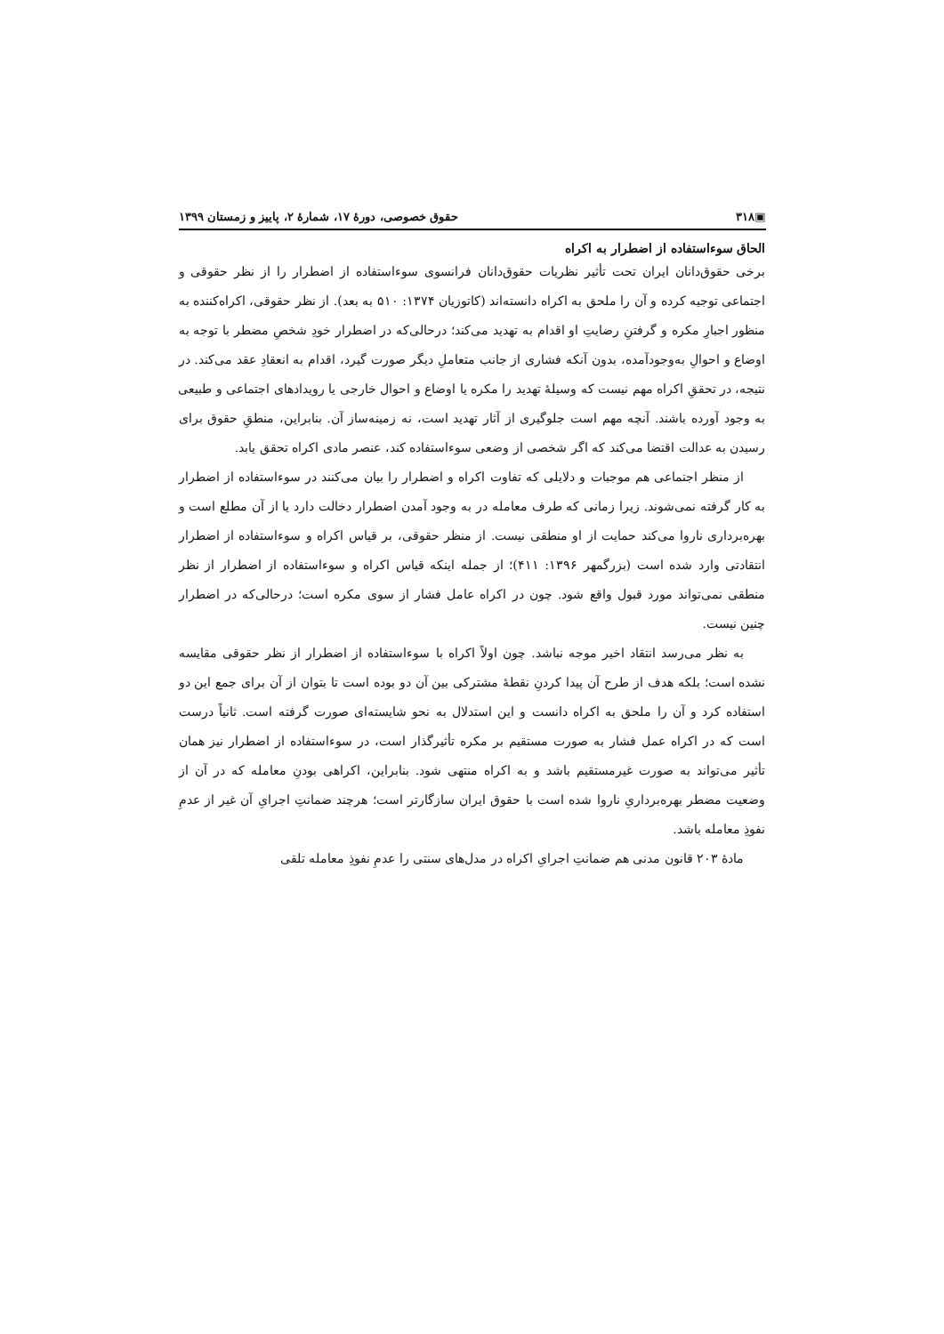▣۳۱۸ حقوق خصوصی، دورهٔ ۱۷، شمارهٔ ۲، پاییز و زمستان ۱۳۹۹
الحاق سوءاستفاده از اضطرار به اکراه
برخی حقوق‌دانان ایران تحت تأثیر نظریات حقوق‌دانان فرانسوی سوءاستفاده از اضطرار را از نظر حقوقی و اجتماعی توجیه کرده و آن را ملحق به اکراه دانسته‌اند (کاتوزیان ۱۳۷۴: ۵۱۰ به بعد). از نظر حقوقی، اکراه‌کننده به منظور اجبارِ مکره و گرفتنِ رضایتِ او اقدام به تهدید می‌کند؛ درحالی‌که در اضطرار خودِ شخصِ مضطر با توجه به اوضاع و احوالِ به‌وجودآمده، بدون آنکه فشاری از جانب متعاملِ دیگر صورت گیرد، اقدام به انعقادِ عقد می‌کند. در نتیجه، در تحققِ اکراه مهم نیست که وسیلهٔ تهدید را مکره یا اوضاع و احوال خارجی یا رویدادهای اجتماعی و طبیعی به وجود آورده باشند. آنچه مهم است جلوگیری از آثار تهدید است، نه زمینه‌ساز آن. بنابراین، منطقِ حقوق برای رسیدن به عدالت اقتضا می‌کند که اگر شخصی از وضعی سوءاستفاده کند، عنصر مادی اکراه تحقق یابد.
از منظر اجتماعی هم موجبات و دلایلی که تفاوت اکراه و اضطرار را بیان می‌کنند در سوءاستفاده از اضطرار به کار گرفته نمی‌شوند. زیرا زمانی که طرف معامله در به وجود آمدن اضطرار دخالت دارد یا از آن مطلع است و بهره‌برداری ناروا می‌کند حمایت از او منطقی نیست. از منظر حقوقی، بر قیاس اکراه و سوءاستفاده از اضطرار انتقادتی وارد شده است (بزرگمهر ۱۳۹۶: ۴۱۱)؛ از جمله اینکه قیاس اکراه و سوءاستفاده از اضطرار از نظر منطقی نمی‌تواند مورد قبول واقع شود. چون در اکراه عامل فشار از سوی مکره است؛ درحالی‌که در اضطرار چنین نیست.
به نظر می‌رسد انتقاد اخیر موجه نباشد. چون اولاً اکراه با سوءاستفاده از اضطرار از نظر حقوقی مقایسه نشده است؛ بلکه هدف از طرح آن پیدا کردنِ نقطهٔ مشترکی بین آن دو بوده است تا بتوان از آن برای جمع این دو استفاده کرد و آن را ملحق به اکراه دانست و این استدلال به نحو شایسته‌ای صورت گرفته است. ثانیاً درست است که در اکراه عمل فشار به صورت مستقیم بر مکره تأثیرگذار است، در سوءاستفاده از اضطرار نیز همان تأثیر می‌تواند به صورت غیرمستقیم باشد و به اکراه منتهی شود. بنابراین، اکراهی بودنِ معامله که در آن از وضعیت مضطر بهره‌برداریِ ناروا شده است با حقوق ایران سازگارتر است؛ هرچند ضمانتِ اجرایِ آن غیر از عدمِ نفوذِ معامله باشد.
مادهٔ ۲۰۳ قانون مدنی هم ضمانتِ اجرایِ اکراه در مدل‌های سنتی را عدمِ نفوذِ معامله تلقی